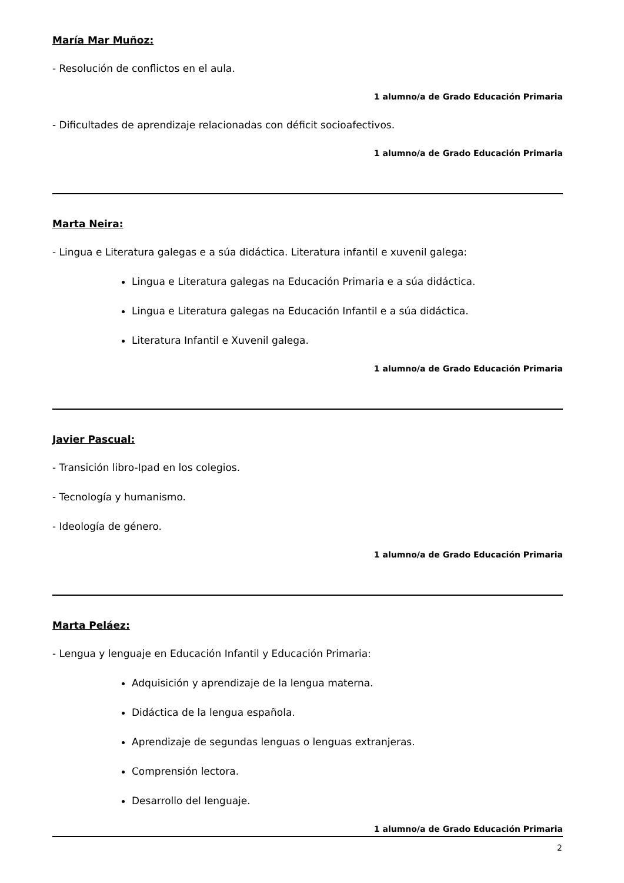María Mar Muñoz:
- Resolución de conflictos en el aula.
1 alumno/a de Grado Educación Primaria
- Dificultades de aprendizaje relacionadas con déficit socioafectivos.
1 alumno/a de Grado Educación Primaria
Marta Neira:
- Lingua e Literatura galegas e a súa didáctica. Literatura infantil e xuvenil galega:
Lingua e Literatura galegas na Educación Primaria e a súa didáctica.
Lingua e Literatura galegas na Educación Infantil e a súa didáctica.
Literatura Infantil e Xuvenil galega.
1 alumno/a de Grado Educación Primaria
Javier Pascual:
- Transición libro-Ipad en los colegios.
- Tecnología y humanismo.
- Ideología de género.
1 alumno/a de Grado Educación Primaria
Marta Peláez:
- Lengua y lenguaje en Educación Infantil y Educación Primaria:
Adquisición y aprendizaje de la lengua materna.
Didáctica de la lengua española.
Aprendizaje de segundas lenguas o lenguas extranjeras.
Comprensión lectora.
Desarrollo del lenguaje.
1 alumno/a de Grado Educación Primaria
2